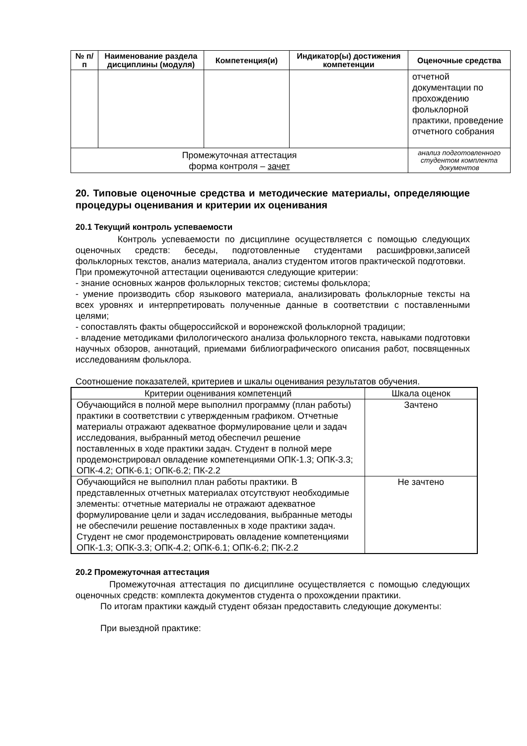| № п/п | Наименование раздела дисциплины (модуля) | Компетенция(и) | Индикатор(ы) достижения компетенции | Оценочные средства |
| --- | --- | --- | --- | --- |
| | | | | отчетной документации по прохождению фольклорной практики, проведение отчетного собрания |
| Промежуточная аттестация форма контроля – зачет | | | | анализ подготовленного студентом комплекта документов |
20. Типовые оценочные средства и методические материалы, определяющие процедуры оценивания и критерии их оценивания
20.1 Текущий контроль успеваемости
Контроль успеваемости по дисциплине осуществляется с помощью следующих оценочных средств: беседы, подготовленные студентами расшифровки,записей фольклорных текстов, анализ материала, анализ студентом итогов практической подготовки.
При промежуточной аттестации оцениваются следующие критерии:
- знание основных жанров фольклорных текстов; системы фольклора;
- умение производить сбор языкового материала, анализировать фольклорные тексты на всех уровнях и интерпретировать полученные данные в соответствии с поставленными целями;
- сопоставлять факты общероссийской и воронежской фольклорной традиции;
- владение методиками филологического анализа фольклорного текста, навыками подготовки научных обзоров, аннотаций, приемами библиографического описания работ, посвященных исследованиям фольклора.
Соотношение показателей, критериев и шкалы оценивания результатов обучения.
| Критерии оценивания компетенций | Шкала оценок |
| Обучающийся в полной мере выполнил программу (план работы) практики в соответствии с утвержденным графиком. Отчетные материалы отражают адекватное формулирование цели и задач исследования, выбранный метод обеспечил решение поставленных в ходе практики задач. Студент в полной мере продемонстрировал овладение компетенциями ОПК-1.3; ОПК-3.3; ОПК-4.2; ОПК-6.1; ОПК-6.2; ПК-2.2 | Зачтено |
| Обучающийся не выполнил план работы практики. В представленных отчетных материалах отсутствуют необходимые элементы: отчетные материалы не отражают адекватное формулирование цели и задач исследования, выбранные методы не обеспечили решение поставленных в ходе практики задач. Студент не смог продемонстрировать овладение компетенциями ОПК-1.3; ОПК-3.3; ОПК-4.2; ОПК-6.1; ОПК-6.2; ПК-2.2 | Не зачтено |
20.2 Промежуточная аттестация
Промежуточная аттестация по дисциплине осуществляется с помощью следующих оценочных средств: комплекта документов студента о прохождении практики.
По итогам практики каждый студент обязан предоставить следующие документы:
При выездной практике: